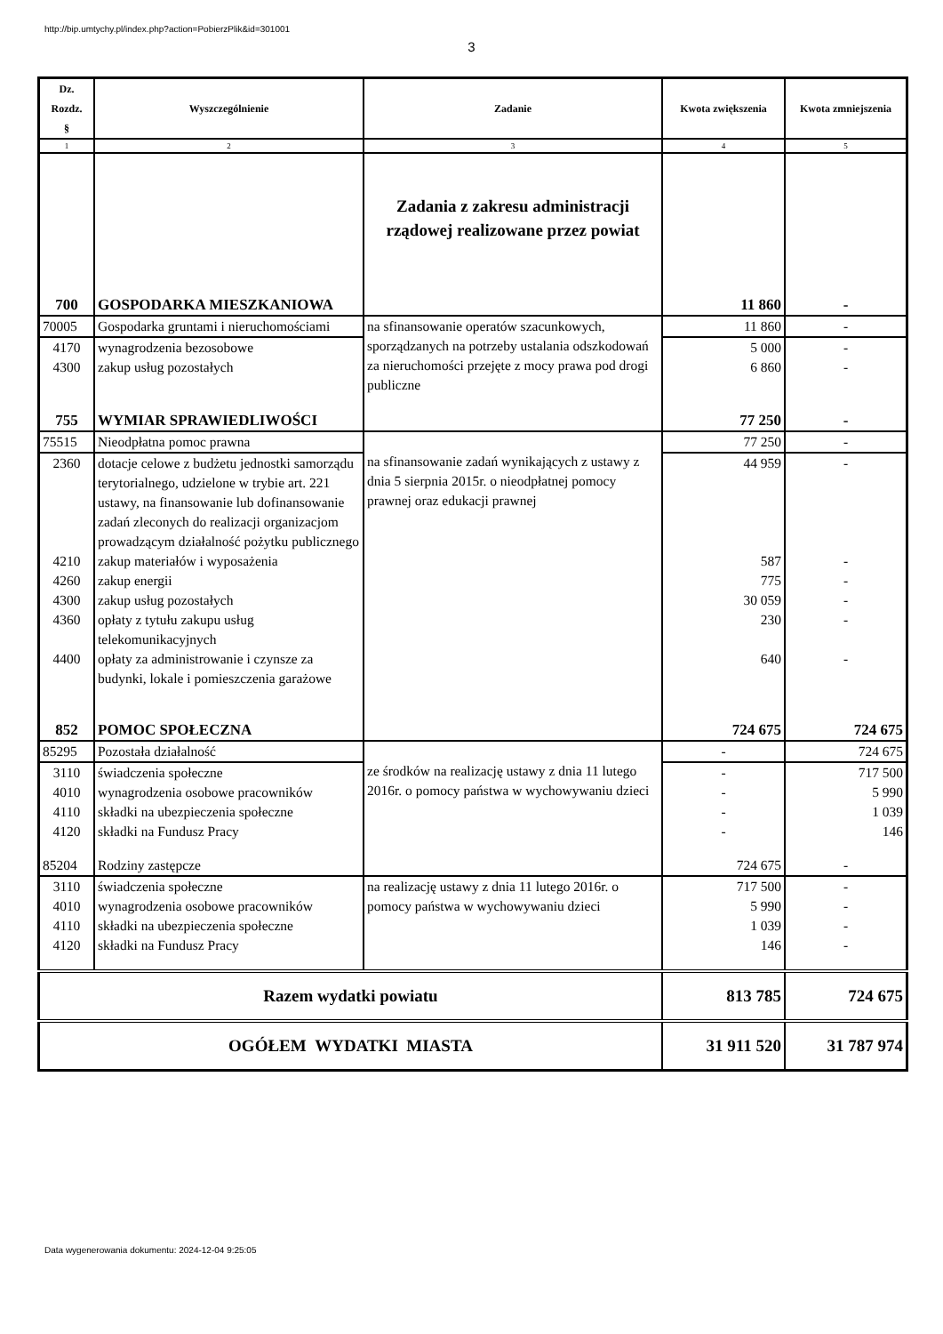http://bip.umtychy.pl/index.php?action=PobierzPlik&id=301001
3
| Dz. Rozdz. § | Wyszczególnienie | Zadanie | Kwota zwiększenia | Kwota zmniejszenia |
| --- | --- | --- | --- | --- |
| 1 | 2 | 3 | 4 | 5 |
| | | Zadania z zakresu administracji rządowej realizowane przez powiat | | |
| 700 | GOSPODARKA MIESZKANIOWA | | 11 860 | - |
| 70005 | Gospodarka gruntami i nieruchomościami | na sfinansowanie operatów szacunkowych, sporządzanych na potrzeby ustalania odszkodowań za nieruchomości przejęte z mocy prawa pod drogi publiczne | 11 860 | - |
| 4170 | wynagrodzenia bezosobowe | | 5 000 | - |
| 4300 | zakup usług pozostałych | | 6 860 | - |
| 755 | WYMIAR SPRAWIEDLIWOŚCI | | 77 250 | - |
| 75515 | Nieodpłatna pomoc prawna | na sfinansowanie zadań wynikających z ustawy z dnia 5 sierpnia 2015r. o nieodpłatnej pomocy prawnej oraz edukacji prawnej | 77 250 | - |
| 2360 | dotacje celowe z budżetu jednostki samorządu terytorialnego, udzielone w trybie art. 221 ustawy, na finansowanie lub dofinansowanie zadań zleconych do realizacji organizacjom prowadzącym działalność pożytku publicznego | | 44 959 | - |
| 4210 | zakup materiałów i wyposażenia | | 587 | - |
| 4260 | zakup energii | | 775 | - |
| 4300 | zakup usług pozostałych | | 30 059 | - |
| 4360 | opłaty z tytułu zakupu usług telekomunikacyjnych | | 230 | - |
| 4400 | opłaty za administrowanie i czynsze za budynki, lokale i pomieszczenia garażowe | | 640 | - |
| 852 | POMOC SPOŁECZNA | | 724 675 | 724 675 |
| 85295 | Pozostała działalność | ze środków na realizację ustawy z dnia 11 lutego 2016r. o pomocy państwa w wychowywaniu dzieci | - | 724 675 |
| 3110 | świadczenia społeczne | | - | 717 500 |
| 4010 | wynagrodzenia osobowe pracowników | | - | 5 990 |
| 4110 | składki na ubezpieczenia społeczne | | - | 1 039 |
| 4120 | składki na Fundusz Pracy | | - | 146 |
| 85204 | Rodziny zastępcze | | 724 675 | - |
| 3110 | świadczenia społeczne | na realizację ustawy z dnia 11 lutego 2016r. o pomocy państwa w wychowywaniu dzieci | 717 500 | - |
| 4010 | wynagrodzenia osobowe pracowników | | 5 990 | - |
| 4110 | składki na ubezpieczenia społeczne | | 1 039 | - |
| 4120 | składki na Fundusz Pracy | | 146 | - |
| Razem wydatki powiatu | | | 813 785 | 724 675 |
| OGÓŁEM WYDATKI MIASTA | | | 31 911 520 | 31 787 974 |
Data wygenerowania dokumentu: 2024-12-04 9:25:05